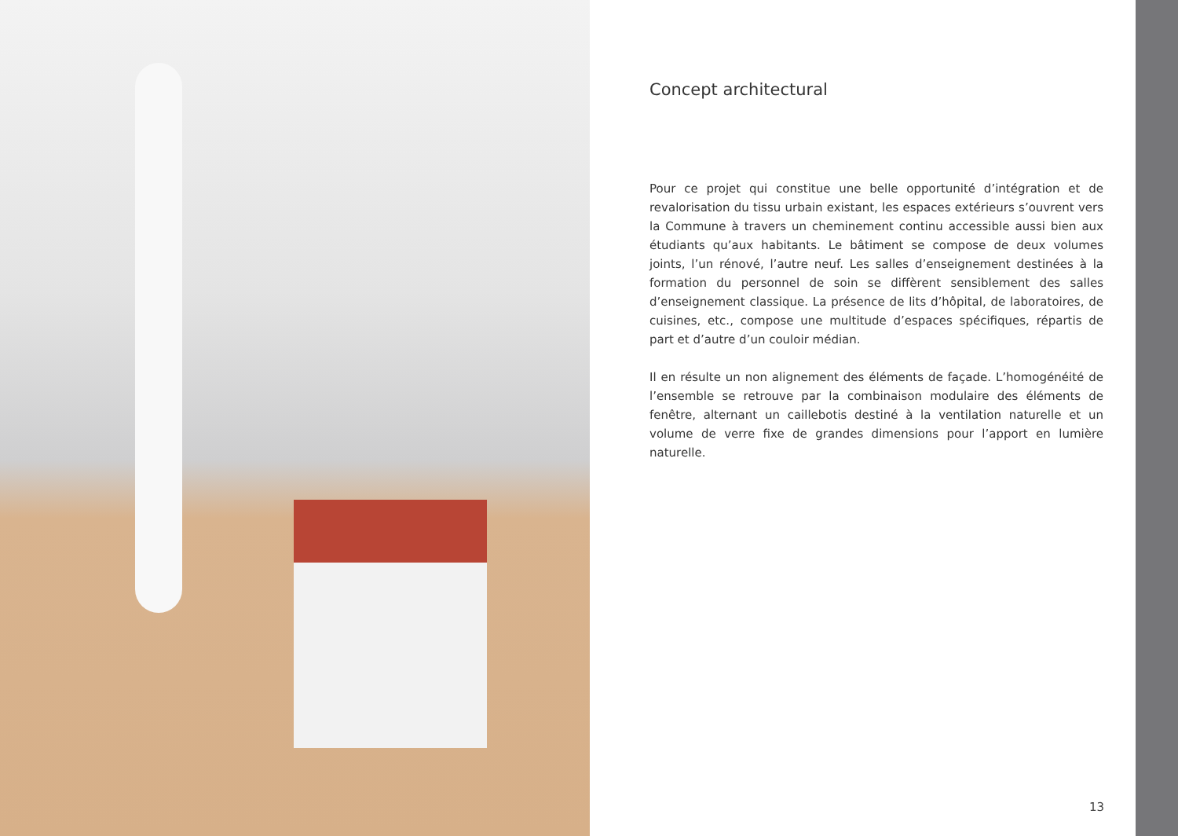Concept architectural
Pour ce projet qui constitue une belle opportunité d’intégration et de revalorisation du tissu urbain existant, les espaces extérieurs s’ouvrent vers la Commune à travers un cheminement continu accessible aussi bien aux étudiants qu’aux habitants. Le bâtiment se compose de deux volumes joints, l’un rénové, l’autre neuf. Les salles d’enseignement destinées à la formation du personnel de soin se diffèrent sensiblement des salles d’enseignement classique. La présence de lits d’hôpital, de laboratoires, de cuisines, etc., compose une multitude d’espaces spécifiques, répartis de part et d’autre d’un couloir médian.
Il en résulte un non alignement des éléments de façade. L’homogénéité de l’ensemble se retrouve par la combinaison modulaire des éléments de fenêtre, alternant un caillebotis destiné à la ventilation naturelle et un volume de verre fixe de grandes dimensions pour l’apport en lumière naturelle.
13